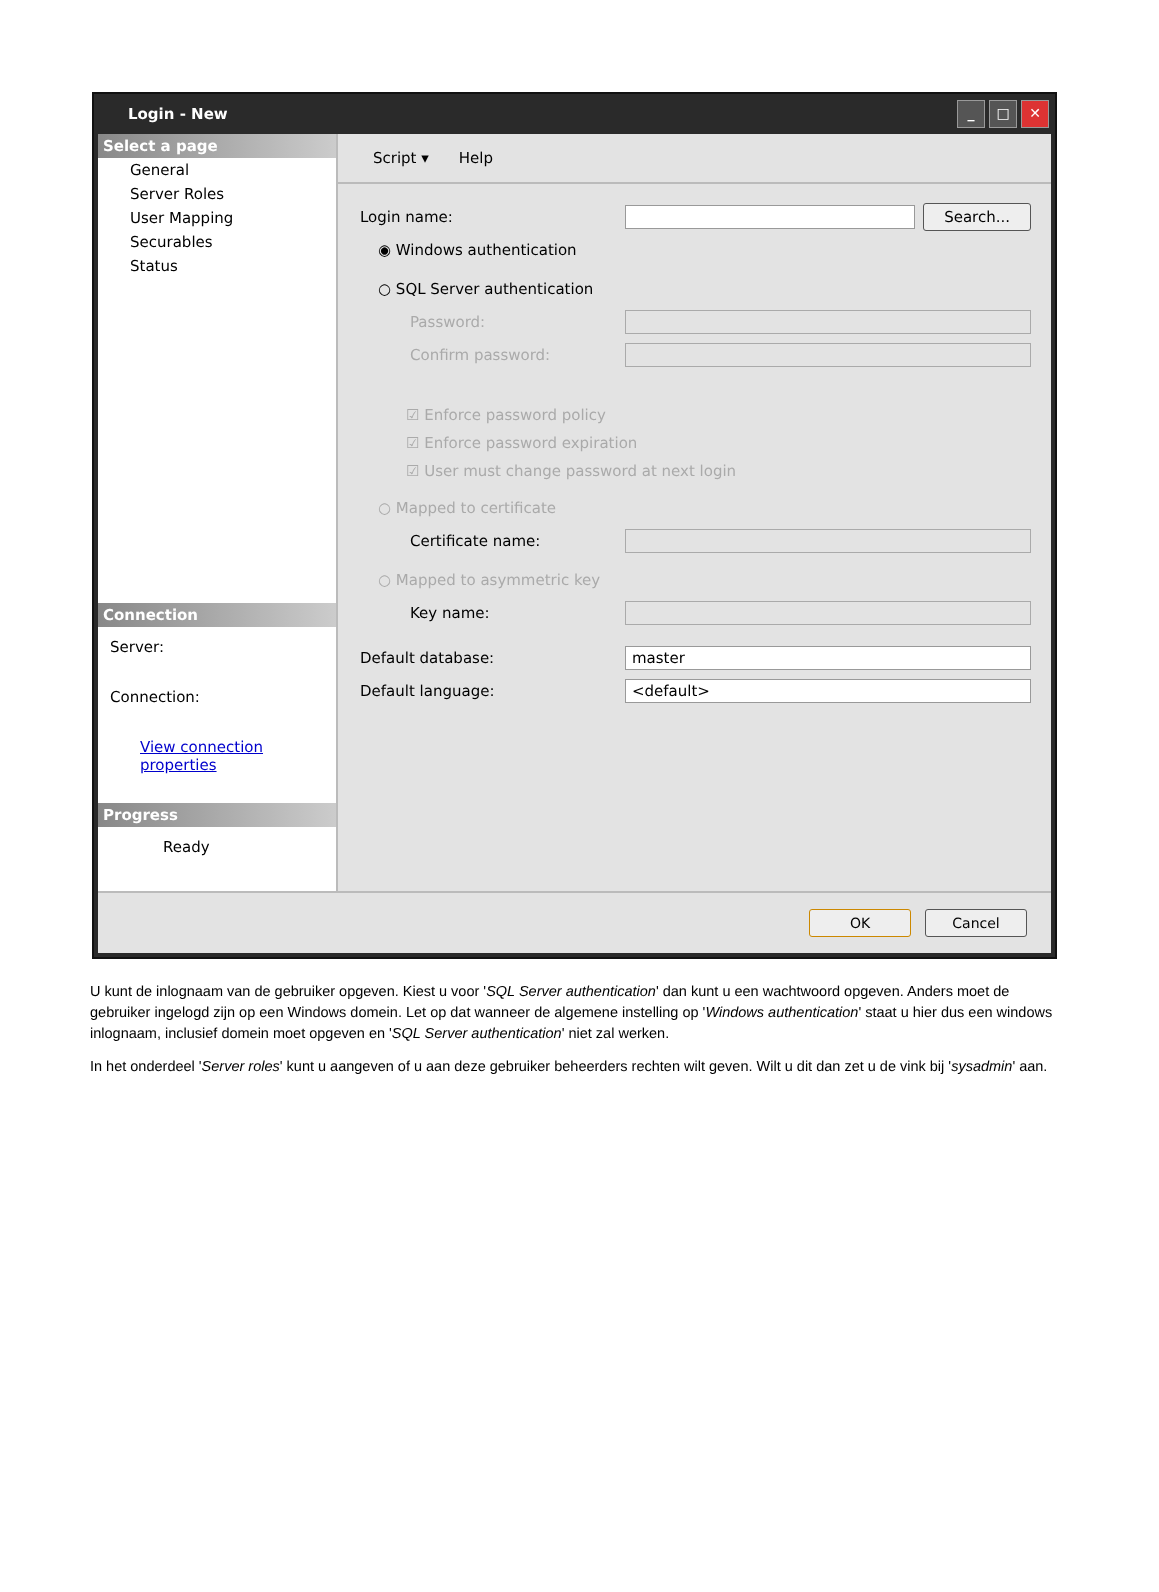Login - New
_ □ ✕
Select a page
General
Server Roles
User Mapping
Securables
Status
Connection
Server:
Connection:
View connection properties
Progress
Ready
Script ▾ Help
Login name:
Search...
◉ Windows authentication
○ SQL Server authentication
Password:
Confirm password:
☑ Enforce password policy
☑ Enforce password expiration
☑ User must change password at next login
○ Mapped to certificate
Certificate name:
○ Mapped to asymmetric key
Key name:
Default database:
master
Default language:
<default>
OK Cancel
U kunt de inlognaam van de gebruiker opgeven. Kiest u voor 'SQL Server authentication' dan kunt u een wachtwoord opgeven. Anders moet de gebruiker ingelogd zijn op een Windows domein. Let op dat wanneer de algemene instelling op 'Windows authentication' staat u hier dus een windows inlognaam, inclusief domein moet opgeven en 'SQL Server authentication' niet zal werken.
In het onderdeel 'Server roles' kunt u aangeven of u aan deze gebruiker beheerders rechten wilt geven. Wilt u dit dan zet u de vink bij 'sysadmin' aan.